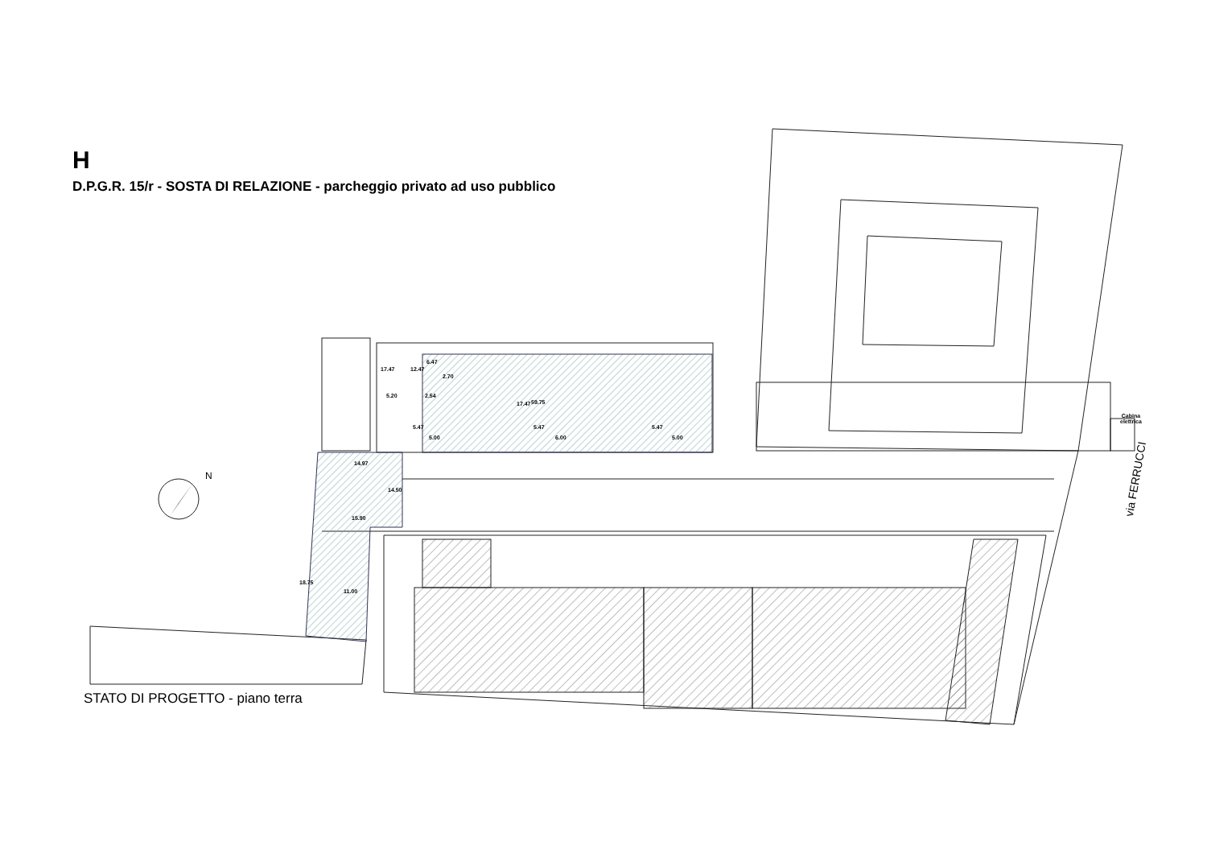H
D.P.G.R. 15/r - SOSTA DI RELAZIONE - parcheggio privato ad uso pubblico
N
59.75
5.20 2.54
2.70
17.47 12.47
6.47
17.47
5.47
5.00
5.47
6.00
5.47
5.00
14.97
14.50
15.90
18.75
11.00
Cabina
elettrica
via FERRUCCI
STATO DI PROGETTO - piano terra